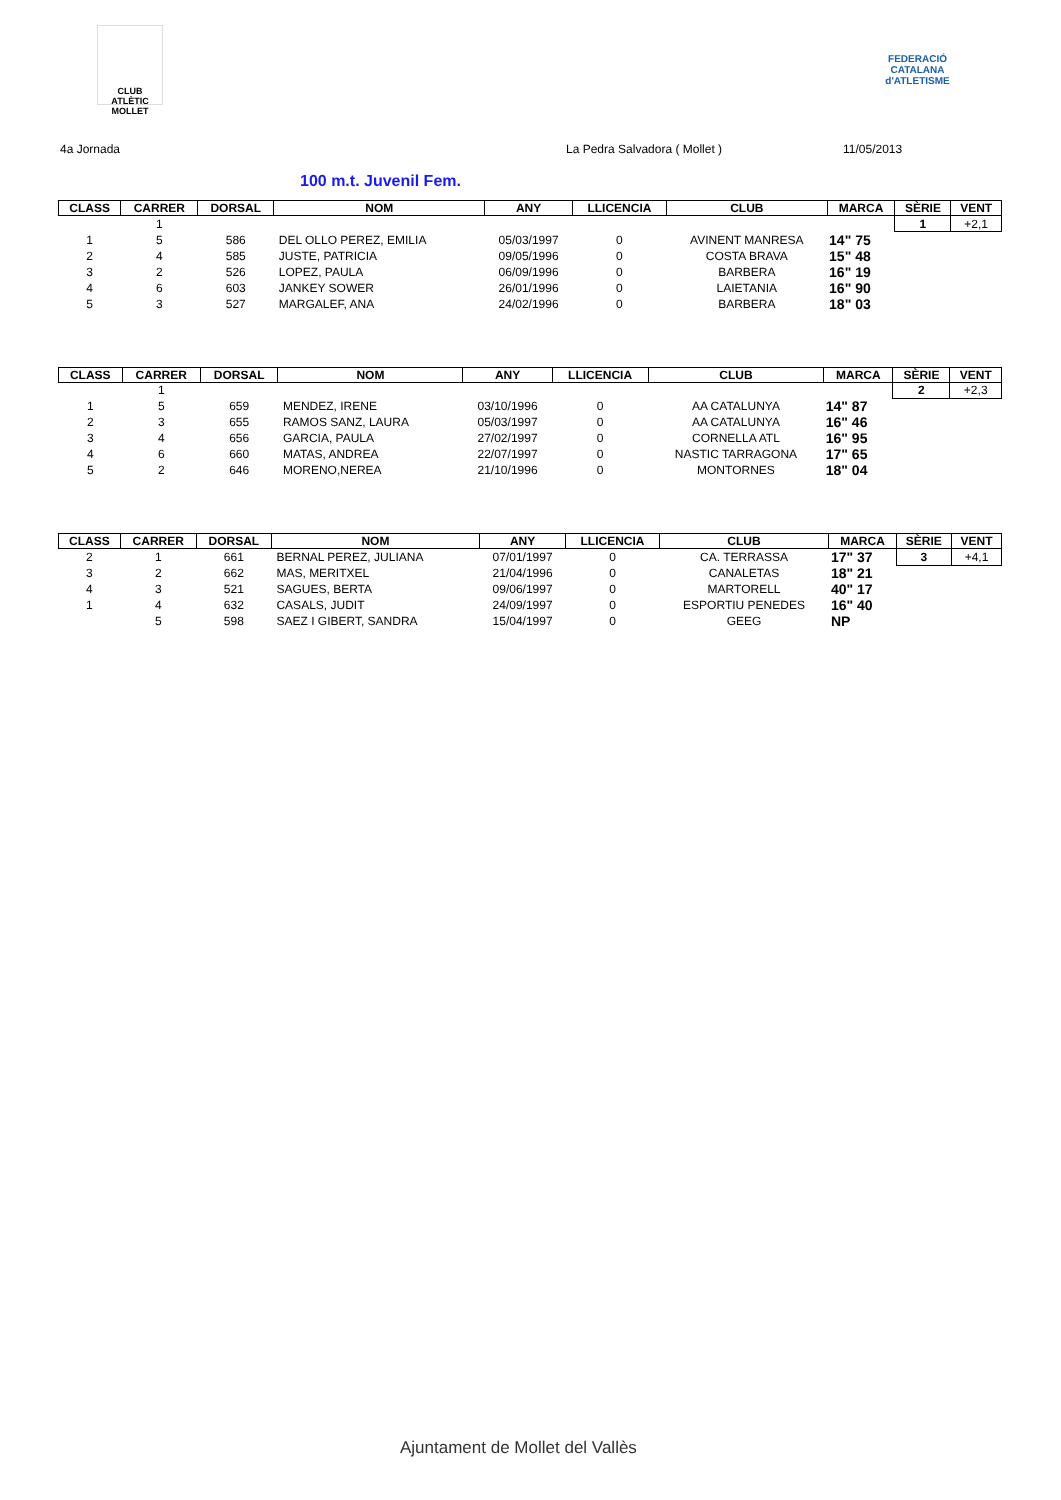CLUB ATLÈTIC MOLLET
FEDERACIÓ CATALANA d'ATLETISME
4a Jornada La Pedra Salvadora ( Mollet ) 11/05/2013
100 m.t. Juvenil Fem.
| CLASS | CARRER | DORSAL | NOM | ANY | LLICENCIA | CLUB | MARCA | SÈRIE | VENT |
| --- | --- | --- | --- | --- | --- | --- | --- | --- | --- |
| | 1 | | | | | | | 1 | +2,1 |
| 1 | 5 | 586 | DEL OLLO PEREZ, EMILIA | 05/03/1997 | 0 | AVINENT MANRESA | 14" 75 | | |
| 2 | 4 | 585 | JUSTE, PATRICIA | 09/05/1996 | 0 | COSTA BRAVA | 15" 48 | | |
| 3 | 2 | 526 | LOPEZ, PAULA | 06/09/1996 | 0 | BARBERA | 16" 19 | | |
| 4 | 6 | 603 | JANKEY SOWER | 26/01/1996 | 0 | LAIETANIA | 16" 90 | | |
| 5 | 3 | 527 | MARGALEF, ANA | 24/02/1996 | 0 | BARBERA | 18" 03 | | |
| CLASS | CARRER | DORSAL | NOM | ANY | LLICENCIA | CLUB | MARCA | SÈRIE | VENT |
| --- | --- | --- | --- | --- | --- | --- | --- | --- | --- |
| | 1 | | | | | | | 2 | +2,3 |
| 1 | 5 | 659 | MENDEZ, IRENE | 03/10/1996 | 0 | AA CATALUNYA | 14" 87 | | |
| 2 | 3 | 655 | RAMOS SANZ, LAURA | 05/03/1997 | 0 | AA CATALUNYA | 16" 46 | | |
| 3 | 4 | 656 | GARCIA, PAULA | 27/02/1997 | 0 | CORNELLA ATL | 16" 95 | | |
| 4 | 6 | 660 | MATAS, ANDREA | 22/07/1997 | 0 | NASTIC TARRAGONA | 17" 65 | | |
| 5 | 2 | 646 | MORENO,NEREA | 21/10/1996 | 0 | MONTORNES | 18" 04 | | |
| CLASS | CARRER | DORSAL | NOM | ANY | LLICENCIA | CLUB | MARCA | SÈRIE | VENT |
| --- | --- | --- | --- | --- | --- | --- | --- | --- | --- |
| 2 | 1 | 661 | BERNAL PEREZ, JULIANA | 07/01/1997 | 0 | CA. TERRASSA | 17" 37 | 3 | +4,1 |
| 3 | 2 | 662 | MAS, MERITXEL | 21/04/1996 | 0 | CANALETAS | 18" 21 | | |
| 4 | 3 | 521 | SAGUES, BERTA | 09/06/1997 | 0 | MARTORELL | 40" 17 | | |
| 1 | 4 | 632 | CASALS, JUDIT | 24/09/1997 | 0 | ESPORTIU PENEDES | 16" 40 | | |
| | 5 | 598 | SAEZ I GIBERT, SANDRA | 15/04/1997 | 0 | GEEG | NP | | |
Ajuntament de Mollet del Vallès